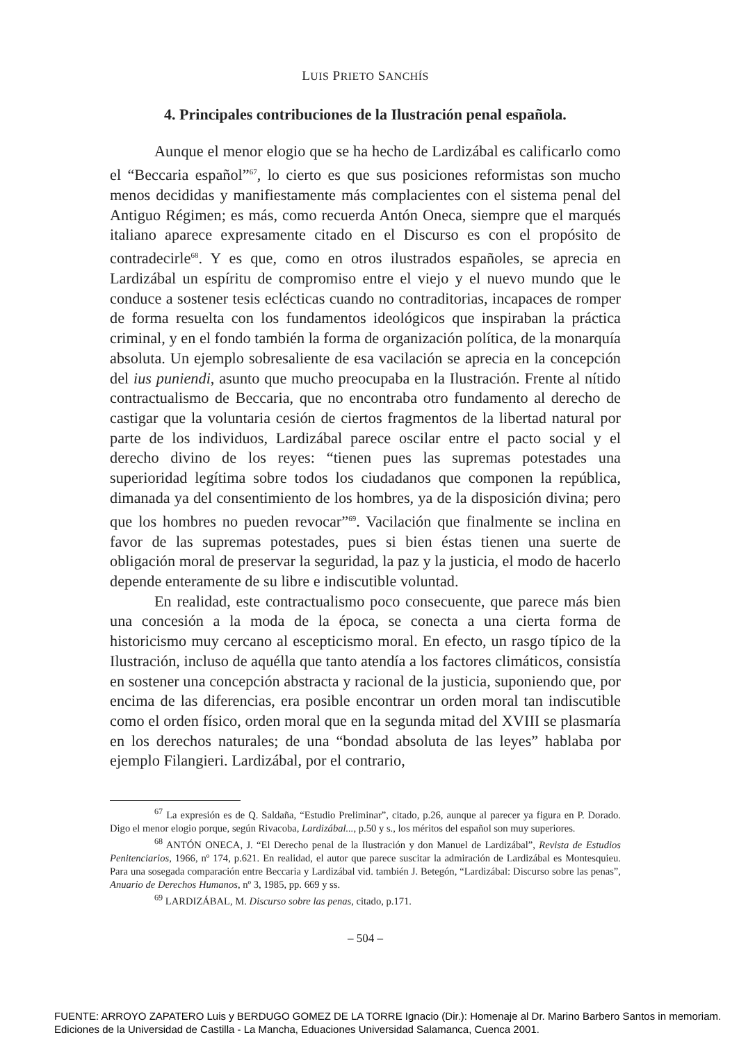LUIS PRIETO SANCHÍS
4. Principales contribuciones de la Ilustración penal española.
Aunque el menor elogio que se ha hecho de Lardizábal es calificarlo como el “Beccaria español”<sup>67</sup>, lo cierto es que sus posiciones reformistas son mucho menos decididas y manifiestamente más complacientes con el sistema penal del Antiguo Régimen; es más, como recuerda Antón Oneca, siempre que el marqués italiano aparece expresamente citado en el Discurso es con el propósito de contradecirle<sup>68</sup>. Y es que, como en otros ilustrados españoles, se aprecia en Lardizábal un espíritu de compromiso entre el viejo y el nuevo mundo que le conduce a sostener tesis eclécticas cuando no contraditorias, incapaces de romper de forma resuelta con los fundamentos ideológicos que inspiraban la práctica criminal, y en el fondo también la forma de organización política, de la monarquía absoluta. Un ejemplo sobresaliente de esa vacilación se aprecia en la concepción del ius puniendi, asunto que mucho preocupaba en la Ilustración. Frente al nítido contractualismo de Beccaria, que no encontraba otro fundamento al derecho de castigar que la voluntaria cesión de ciertos fragmentos de la libertad natural por parte de los individuos, Lardizábal parece oscilar entre el pacto social y el derecho divino de los reyes: “tienen pues las supremas potestades una superioridad legítima sobre todos los ciudadanos que componen la república, dimanada ya del consentimiento de los hombres, ya de la disposición divina; pero que los hombres no pueden revocar”<sup>69</sup>. Vacilación que finalmente se inclina en favor de las supremas potestades, pues si bien éstas tienen una suerte de obligación moral de preservar la seguridad, la paz y la justicia, el modo de hacerlo depende enteramente de su libre e indiscutible voluntad.
En realidad, este contractualismo poco consecuente, que parece más bien una concesión a la moda de la época, se conecta a una cierta forma de historicismo muy cercano al escepticismo moral. En efecto, un rasgo típico de la Ilustración, incluso de aquélla que tanto atendía a los factores climáticos, consistía en sostener una concepción abstracta y racional de la justicia, suponiendo que, por encima de las diferencias, era posible encontrar un orden moral tan indiscutible como el orden físico, orden moral que en la segunda mitad del XVIII se plasmaría en los derechos naturales; de una “bondad absoluta de las leyes” hablaba por ejemplo Filangieri. Lardizábal, por el contrario,
<sup>67</sup> La expresión es de Q. Saldaña, “Estudio Preliminar”, citado, p.26, aunque al parecer ya figura en P. Dorado. Digo el menor elogio porque, según Rivacoba, Lardizábal..., p.50 y s., los méritos del español son muy superiores.
<sup>68</sup> ANTÓN ONECA, J. “El Derecho penal de la Ilustración y don Manuel de Lardizábal”, Revista de Estudios Penitenciarios, 1966, nº 174, p.621. En realidad, el autor que parece suscitar la admiración de Lardizábal es Montesquieu. Para una sosegada comparación entre Beccaria y Lardizábal vid. también J. Betegón, “Lardizábal: Discurso sobre las penas”, Anuario de Derechos Humanos, nº 3, 1985, pp. 669 y ss.
<sup>69</sup> LARDIZÁBAL, M. Discurso sobre las penas, citado, p.171.
– 504 –
FUENTE: ARROYO ZAPATERO Luis y BERDUGO GOMEZ DE LA TORRE Ignacio (Dir.): Homenaje al Dr. Marino Barbero Santos in memoriam.
Ediciones de la Universidad de Castilla - La Mancha, Eduaciones Universidad Salamanca, Cuenca 2001.